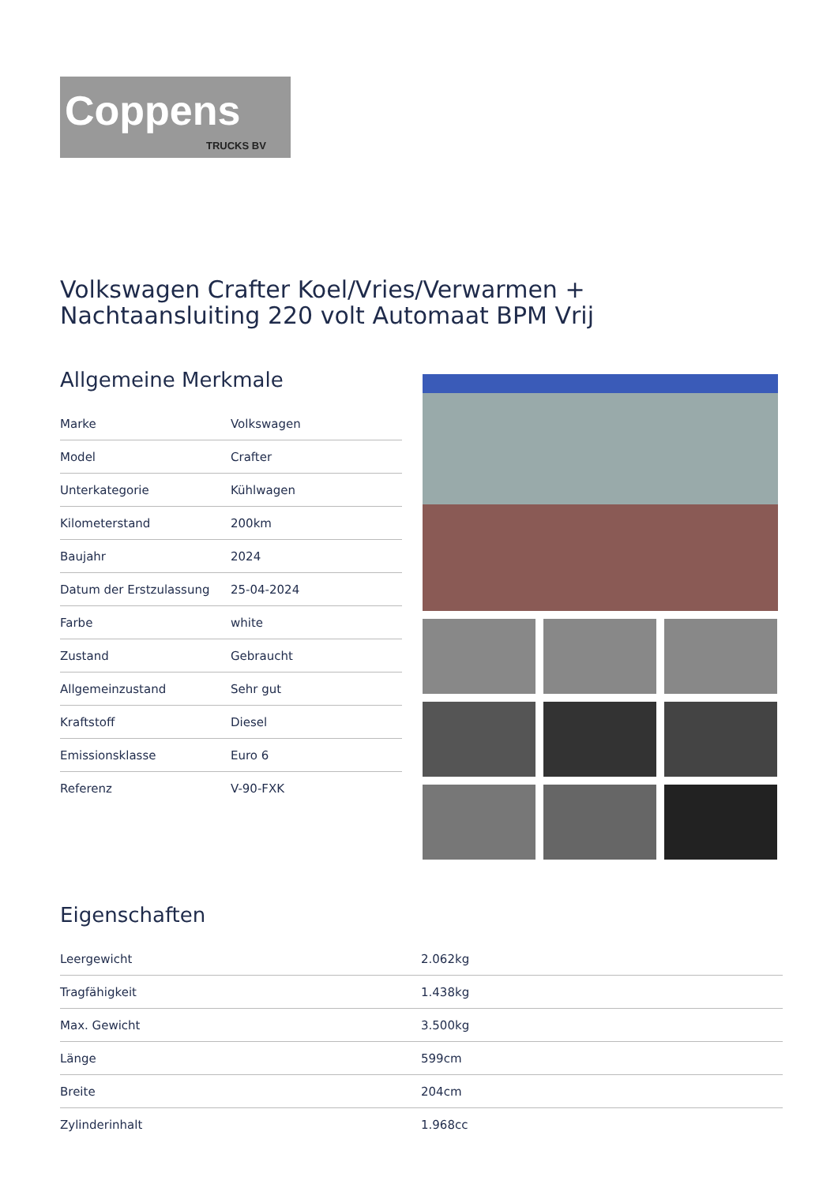Coppens
TRUCKS BV
Volkswagen Crafter Koel/Vries/Verwarmen + Nachtaansluiting 220 volt Automaat BPM Vrij
Allgemeine Merkmale
| Marke | Volkswagen |
| Model | Crafter |
| Unterkategorie | Kühlwagen |
| Kilometerstand | 200km |
| Baujahr | 2024 |
| Datum der Erstzulassung | 25-04-2024 |
| Farbe | white |
| Zustand | Gebraucht |
| Allgemeinzustand | Sehr gut |
| Kraftstoff | Diesel |
| Emissionsklasse | Euro 6 |
| Referenz | V-90-FXK |
Eigenschaften
| Leergewicht | 2.062kg |
| Tragfähigkeit | 1.438kg |
| Max. Gewicht | 3.500kg |
| Länge | 599cm |
| Breite | 204cm |
| Zylinderinhalt | 1.968cc |